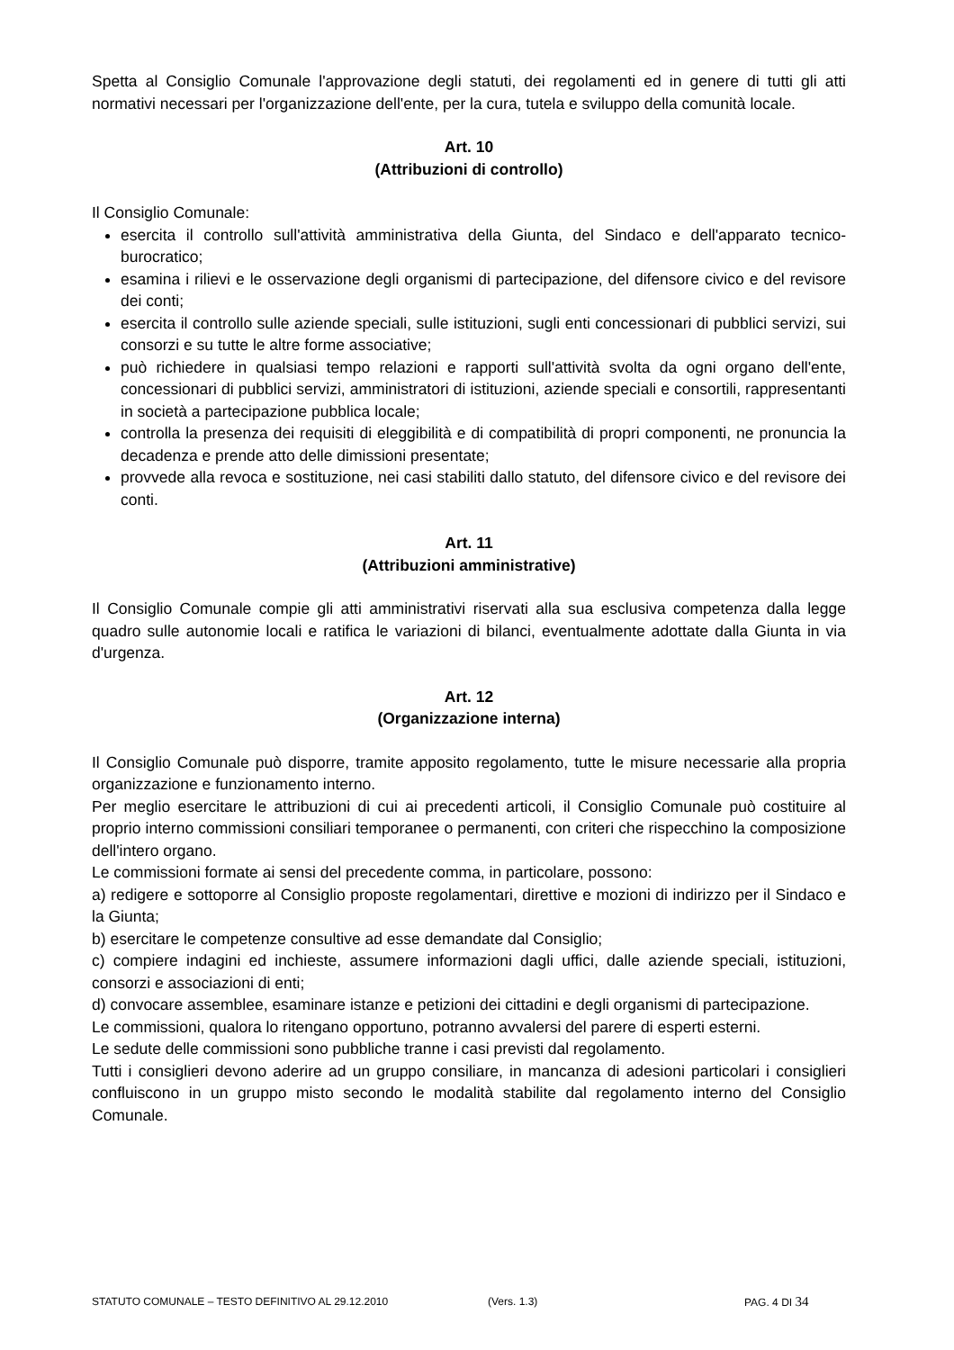Spetta al Consiglio Comunale l'approvazione degli statuti, dei regolamenti ed in genere di tutti gli atti normativi necessari per l'organizzazione dell'ente, per la cura, tutela e sviluppo della comunità locale.
Art. 10
(Attribuzioni di controllo)
Il Consiglio Comunale:
esercita il controllo sull'attività amministrativa della Giunta, del Sindaco e dell'apparato tecnico-burocratico;
esamina i rilievi e le osservazione degli organismi di partecipazione, del difensore civico e del revisore dei conti;
esercita il controllo sulle aziende speciali, sulle istituzioni, sugli enti concessionari di pubblici servizi, sui consorzi e su tutte le altre forme associative;
può richiedere in qualsiasi tempo relazioni e rapporti sull'attività svolta da ogni organo dell'ente, concessionari di pubblici servizi, amministratori di istituzioni, aziende speciali e consortili, rappresentanti in società a partecipazione pubblica locale;
controlla la presenza dei requisiti di eleggibilità e di compatibilità di propri componenti, ne pronuncia la decadenza e prende atto delle dimissioni presentate;
provvede alla revoca e sostituzione, nei casi stabiliti dallo statuto, del difensore civico e del revisore dei conti.
Art. 11
(Attribuzioni amministrative)
Il Consiglio Comunale compie gli atti amministrativi riservati alla sua esclusiva competenza dalla legge quadro sulle autonomie locali e ratifica le variazioni di bilanci, eventualmente adottate dalla Giunta in via d'urgenza.
Art. 12
(Organizzazione interna)
Il Consiglio Comunale può disporre, tramite apposito regolamento, tutte le misure necessarie alla propria organizzazione e funzionamento interno.
Per meglio esercitare le attribuzioni di cui ai precedenti articoli, il Consiglio Comunale può costituire al proprio interno commissioni consiliari temporanee o permanenti, con criteri che rispecchino la composizione dell'intero organo.
Le commissioni formate ai sensi del precedente comma, in particolare, possono:
a) redigere e sottoporre al Consiglio proposte regolamentari, direttive e mozioni di indirizzo per il Sindaco e la Giunta;
b) esercitare le competenze consultive ad esse demandate dal Consiglio;
c) compiere indagini ed inchieste, assumere informazioni dagli uffici, dalle aziende speciali, istituzioni, consorzi e associazioni di enti;
d) convocare assemblee, esaminare istanze e petizioni dei cittadini e degli organismi di partecipazione.
Le commissioni, qualora lo ritengano opportuno, potranno avvalersi del parere di esperti esterni.
Le sedute delle commissioni sono pubbliche tranne i casi previsti dal regolamento.
Tutti i consiglieri devono aderire ad un gruppo consiliare, in mancanza di adesioni particolari i consiglieri confluiscono in un gruppo misto secondo le modalità stabilite dal regolamento interno del Consiglio Comunale.
STATUTO COMUNALE – TESTO DEFINITIVO AL 29.12.2010 (Vers. 1.3) PAG. 4 DI 34